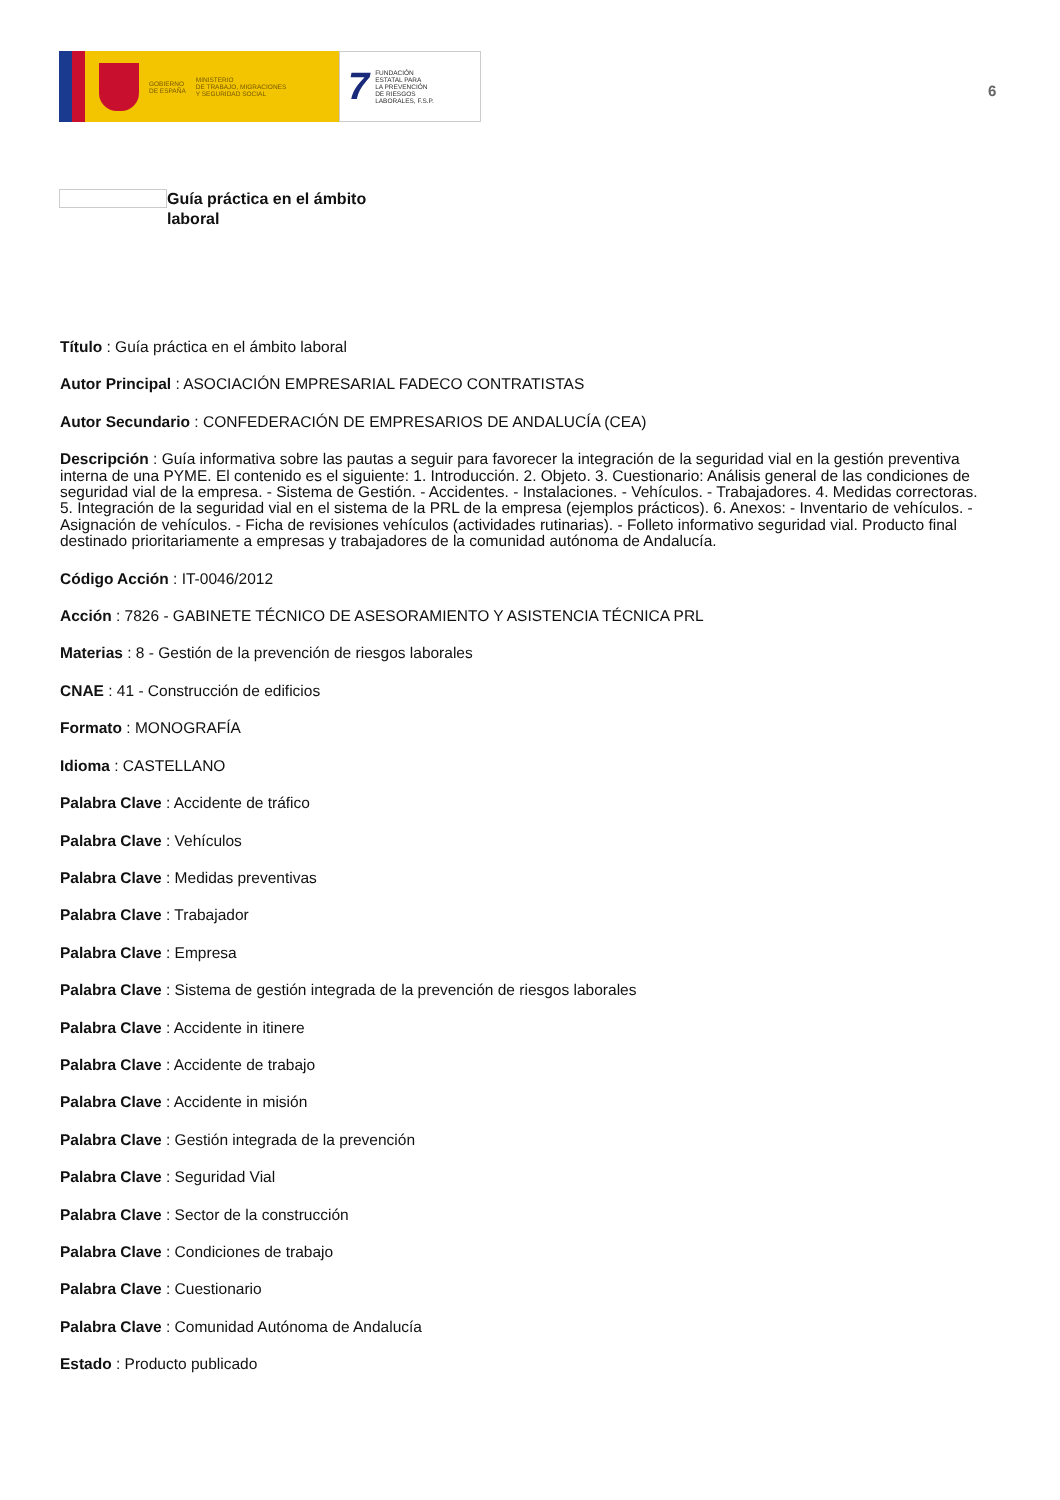GOBIERNO
DE ESPAÑA
MINISTERIO
DE TRABAJO, MIGRACIONES
Y SEGURIDAD SOCIAL
7
FUNDACIÓN
ESTATAL PARA
LA PREVENCIÓN
DE RIESGOS
LABORALES, F.S.P.
6
Guía práctica en el ámbito laboral
Título : Guía práctica en el ámbito laboral
Autor Principal : ASOCIACIÓN EMPRESARIAL FADECO CONTRATISTAS
Autor Secundario : CONFEDERACIÓN DE EMPRESARIOS DE ANDALUCÍA (CEA)
Descripción : Guía informativa sobre las pautas a seguir para favorecer la integración de la seguridad vial en la gestión preventiva interna de una PYME. El contenido es el siguiente: 1. Introducción. 2. Objeto. 3. Cuestionario: Análisis general de las condiciones de seguridad vial de la empresa. - Sistema de Gestión. - Accidentes. - Instalaciones. - Vehículos. - Trabajadores. 4. Medidas correctoras. 5. Integración de la seguridad vial en el sistema de la PRL de la empresa (ejemplos prácticos). 6. Anexos: - Inventario de vehículos. - Asignación de vehículos. - Ficha de revisiones vehículos (actividades rutinarias). - Folleto informativo seguridad vial. Producto final destinado prioritariamente a empresas y trabajadores de la comunidad autónoma de Andalucía.
Código Acción : IT-0046/2012
Acción : 7826 - GABINETE TÉCNICO DE ASESORAMIENTO Y ASISTENCIA TÉCNICA PRL
Materias : 8 - Gestión de la prevención de riesgos laborales
CNAE : 41 - Construcción de edificios
Formato : MONOGRAFÍA
Idioma : CASTELLANO
Palabra Clave : Accidente de tráfico
Palabra Clave : Vehículos
Palabra Clave : Medidas preventivas
Palabra Clave : Trabajador
Palabra Clave : Empresa
Palabra Clave : Sistema de gestión integrada de la prevención de riesgos laborales
Palabra Clave : Accidente in itinere
Palabra Clave : Accidente de trabajo
Palabra Clave : Accidente in misión
Palabra Clave : Gestión integrada de la prevención
Palabra Clave : Seguridad Vial
Palabra Clave : Sector de la construcción
Palabra Clave : Condiciones de trabajo
Palabra Clave : Cuestionario
Palabra Clave : Comunidad Autónoma de Andalucía
Estado : Producto publicado